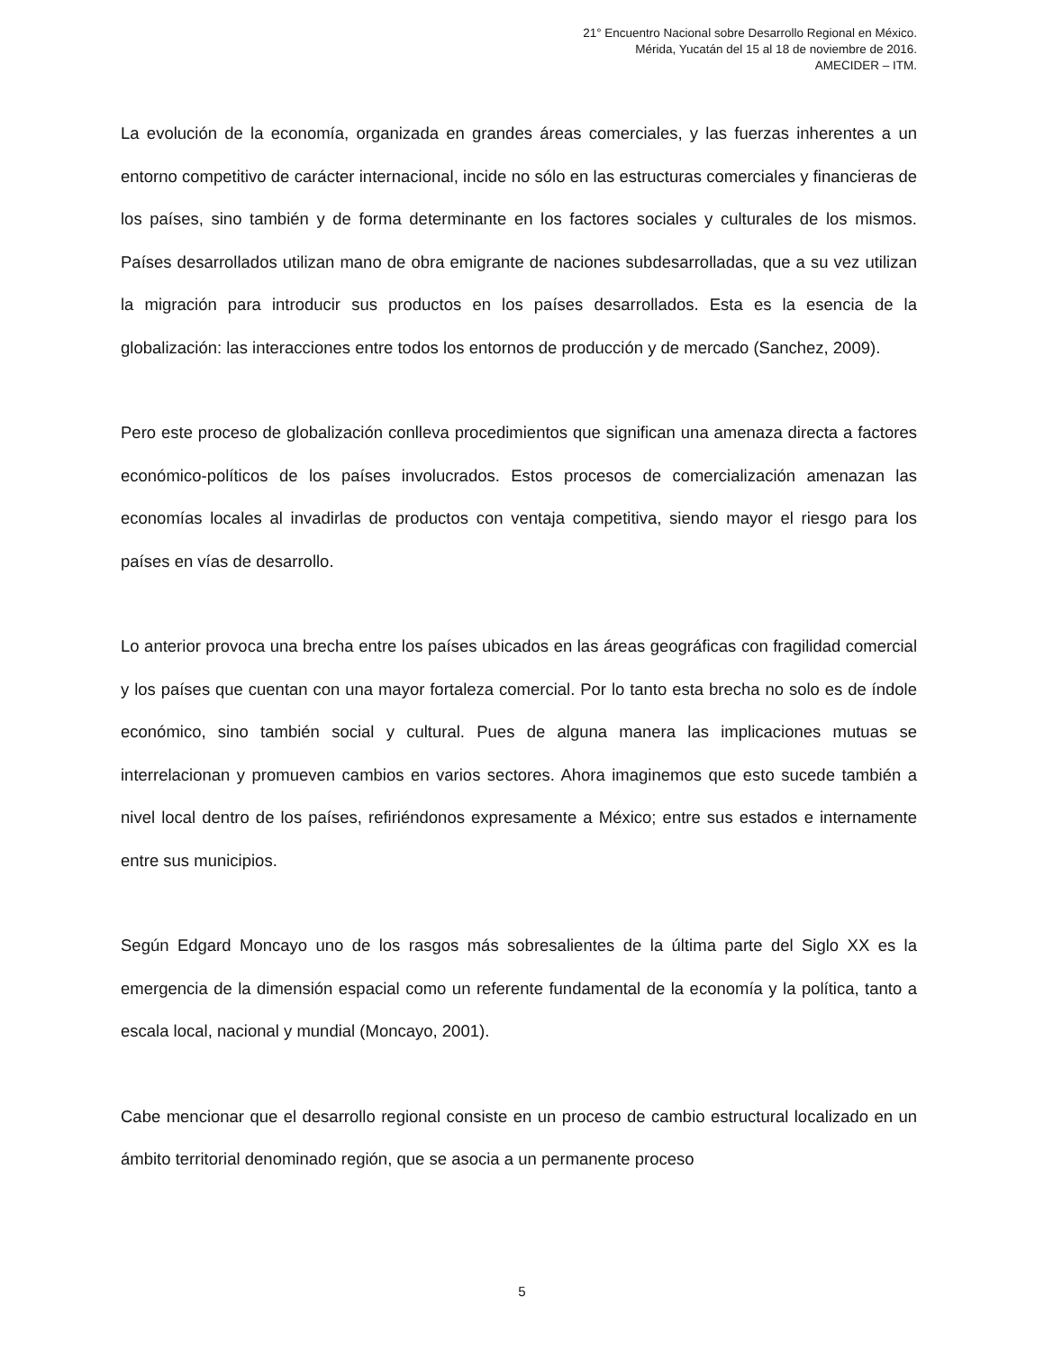21° Encuentro Nacional sobre Desarrollo Regional en México.
Mérida, Yucatán del 15 al 18 de noviembre de 2016.
AMECIDER – ITM.
La evolución de la economía, organizada en grandes áreas comerciales, y las fuerzas inherentes a un entorno competitivo de carácter internacional, incide no sólo en las estructuras comerciales y financieras de los países, sino también y de forma determinante en los factores sociales y culturales de los mismos. Países desarrollados utilizan mano de obra emigrante de naciones subdesarrolladas, que a su vez utilizan la migración para introducir sus productos en los países desarrollados. Esta es la esencia de la globalización: las interacciones entre todos los entornos de producción y de mercado (Sanchez, 2009).
Pero este proceso de globalización conlleva procedimientos que significan una amenaza directa a factores económico-políticos de los países involucrados. Estos procesos de comercialización amenazan las economías locales al invadirlas de productos con ventaja competitiva, siendo mayor el riesgo para los países en vías de desarrollo.
Lo anterior provoca una brecha entre los países ubicados en las áreas geográficas con fragilidad comercial y los países que cuentan con una mayor fortaleza comercial. Por lo tanto esta brecha no solo es de índole económico, sino también social y cultural. Pues de alguna manera las implicaciones mutuas se interrelacionan y promueven cambios en varios sectores. Ahora imaginemos que esto sucede también a nivel local dentro de los países, refiriéndonos expresamente a México; entre sus estados e internamente entre sus municipios.
Según Edgard Moncayo uno de los rasgos más sobresalientes de la última parte del Siglo XX es la emergencia de la dimensión espacial como un referente fundamental de la economía y la política, tanto a escala local, nacional y mundial (Moncayo, 2001).
Cabe mencionar que el desarrollo regional consiste en un proceso de cambio estructural localizado en un ámbito territorial denominado región, que se asocia a un permanente proceso
5